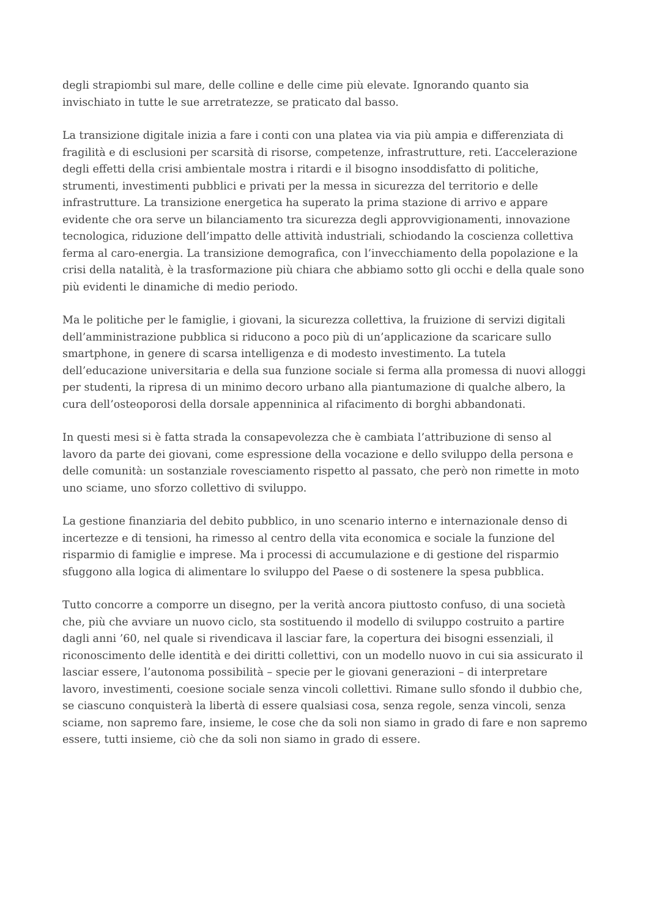degli strapiombi sul mare, delle colline e delle cime più elevate. Ignorando quanto sia invischiato in tutte le sue arretratezze, se praticato dal basso.
La transizione digitale inizia a fare i conti con una platea via via più ampia e differenziata di fragilità e di esclusioni per scarsità di risorse, competenze, infrastrutture, reti. L’accelerazione degli effetti della crisi ambientale mostra i ritardi e il bisogno insoddisfatto di politiche, strumenti, investimenti pubblici e privati per la messa in sicurezza del territorio e delle infrastrutture. La transizione energetica ha superato la prima stazione di arrivo e appare evidente che ora serve un bilanciamento tra sicurezza degli approvvigionamenti, innovazione tecnologica, riduzione dell’impatto delle attività industriali, schiodando la coscienza collettiva ferma al caro-energia. La transizione demografica, con l’invecchiamento della popolazione e la crisi della natalità, è la trasformazione più chiara che abbiamo sotto gli occhi e della quale sono più evidenti le dinamiche di medio periodo.
Ma le politiche per le famiglie, i giovani, la sicurezza collettiva, la fruizione di servizi digitali dell’amministrazione pubblica si riducono a poco più di un’applicazione da scaricare sullo smartphone, in genere di scarsa intelligenza e di modesto investimento. La tutela dell’educazione universitaria e della sua funzione sociale si ferma alla promessa di nuovi alloggi per studenti, la ripresa di un minimo decoro urbano alla piantumazione di qualche albero, la cura dell’osteoporosi della dorsale appenninica al rifacimento di borghi abbandonati.
In questi mesi si è fatta strada la consapevolezza che è cambiata l’attribuzione di senso al lavoro da parte dei giovani, come espressione della vocazione e dello sviluppo della persona e delle comunità: un sostanziale rovesciamento rispetto al passato, che però non rimette in moto uno sciame, uno sforzo collettivo di sviluppo.
La gestione finanziaria del debito pubblico, in uno scenario interno e internazionale denso di incertezze e di tensioni, ha rimesso al centro della vita economica e sociale la funzione del risparmio di famiglie e imprese. Ma i processi di accumulazione e di gestione del risparmio sfuggono alla logica di alimentare lo sviluppo del Paese o di sostenere la spesa pubblica.
Tutto concorre a comporre un disegno, per la verità ancora piuttosto confuso, di una società che, più che avviare un nuovo ciclo, sta sostituendo il modello di sviluppo costruito a partire dagli anni ’60, nel quale si rivendicava il lasciar fare, la copertura dei bisogni essenziali, il riconoscimento delle identità e dei diritti collettivi, con un modello nuovo in cui sia assicurato il lasciar essere, l’autonoma possibilità – specie per le giovani generazioni – di interpretare lavoro, investimenti, coesione sociale senza vincoli collettivi. Rimane sullo sfondo il dubbio che, se ciascuno conquisterà la libertà di essere qualsiasi cosa, senza regole, senza vincoli, senza sciame, non sapremo fare, insieme, le cose che da soli non siamo in grado di fare e non sapremo essere, tutti insieme, ciò che da soli non siamo in grado di essere.